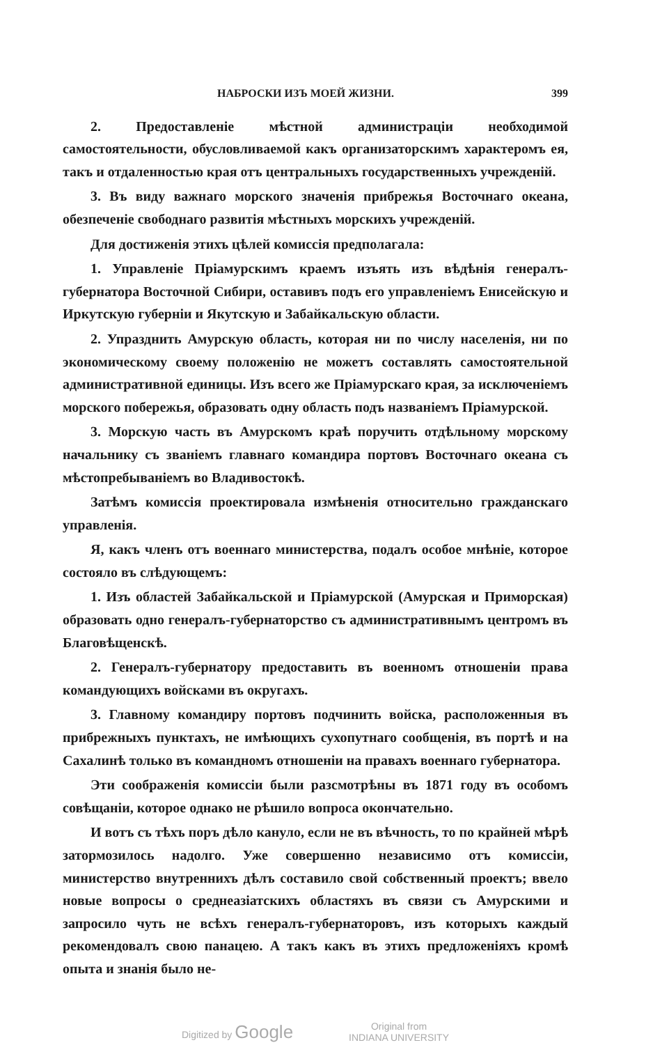НАБРОСКИ ИЗЪ МОЕЙ ЖИЗНИ. 399
2. Предоставленіе мѣстной администраціи необходимой самостоятельности, обусловливаемой какъ организаторскимъ характеромъ ея, такъ и отдаленностью края отъ центральныхъ государственныхъ учрежденій.
3. Въ виду важнаго морского значенія прибрежья Восточнаго океана, обезпеченіе свободнаго развитія мѣстныхъ морскихъ учрежденій.
Для достиженія этихъ цѣлей комиссія предполагала:
1. Управленіе Пріамурскимъ краемъ изъять изъ вѣдѣнія генералъ-губернатора Восточной Сибири, оставивъ подъ его управленіемъ Енисейскую и Иркутскую губерніи и Якутскую и Забайкальскую области.
2. Упразднить Амурскую область, которая ни по числу населенія, ни по экономическому своему положенію не можетъ составлять самостоятельной административной единицы. Изъ всего же Пріамурскаго края, за исключеніемъ морского побережья, образовать одну область подъ названіемъ Пріамурской.
3. Морскую часть въ Амурскомъ краѣ поручить отдѣльному морскому начальнику съ званіемъ главнаго командира портовъ Восточнаго океана съ мѣстопребываніемъ во Владивостокѣ.
Затѣмъ комиссія проектировала измѣненія относительно гражданскаго управленія.
Я, какъ членъ отъ военнаго министерства, подалъ особое мнѣніе, которое состояло въ слѣдующемъ:
1. Изъ областей Забайкальской и Пріамурской (Амурская и Приморская) образовать одно генералъ-губернаторство съ административнымъ центромъ въ Благовѣщенскѣ.
2. Генералъ-губернатору предоставить въ военномъ отношеніи права командующихъ войсками въ округахъ.
3. Главному командиру портовъ подчинить войска, расположенныя въ прибрежныхъ пунктахъ, не имѣющихъ сухопутнаго сообщенія, въ портѣ и на Сахалинѣ только въ командномъ отношеніи на правахъ военнаго губернатора.
Эти соображенія комиссіи были разсмотрѣны въ 1871 году въ особомъ совѣщаніи, которое однако не рѣшило вопроса окончательно.
И вотъ съ тѣхъ поръ дѣло кануло, если не въ вѣчность, то по крайней мѣрѣ затормозилось надолго. Уже совершенно независимо отъ комиссіи, министерство внутреннихъ дѣлъ составило свой собственный проектъ; ввело новые вопросы о среднеазіатскихъ областяхъ въ связи съ Амурскими и запросило чуть не всѣхъ генералъ-губернаторовъ, изъ которыхъ каждый рекомендовалъ свою панацею. А такъ какъ въ этихъ предложеніяхъ кромѣ опыта и знанія было не-
Digitized by Google Original from
INDIANA UNIVERSITY